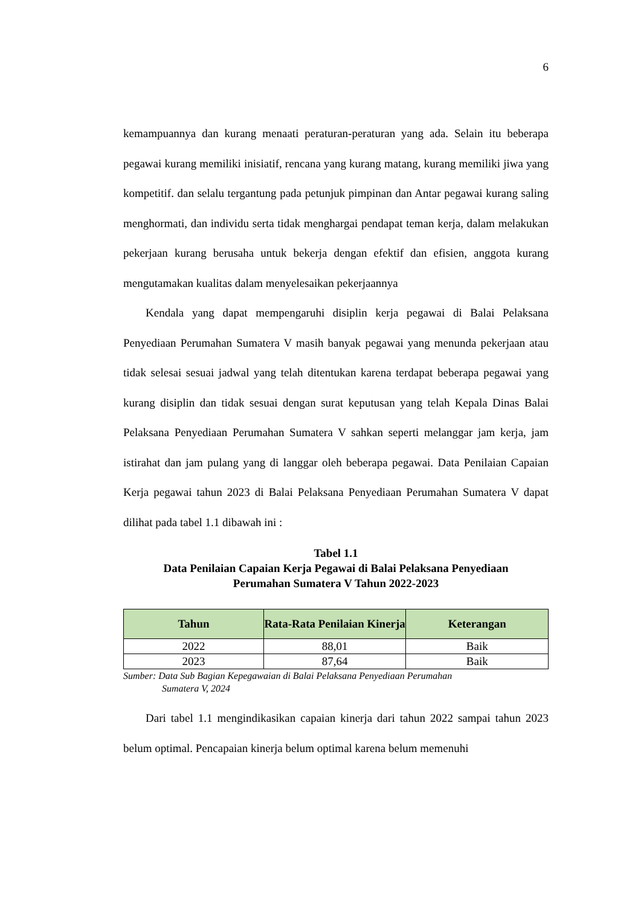6
kemampuannya dan kurang menaati peraturan-peraturan yang ada. Selain itu beberapa pegawai kurang memiliki inisiatif, rencana yang kurang matang, kurang memiliki jiwa yang kompetitif. dan selalu tergantung pada petunjuk pimpinan dan Antar pegawai kurang saling menghormati, dan individu serta tidak menghargai pendapat teman kerja, dalam melakukan pekerjaan kurang berusaha untuk bekerja dengan efektif dan efisien, anggota kurang mengutamakan kualitas dalam menyelesaikan pekerjaannya
Kendala yang dapat mempengaruhi disiplin kerja pegawai di Balai Pelaksana Penyediaan Perumahan Sumatera V masih banyak pegawai yang menunda pekerjaan atau tidak selesai sesuai jadwal yang telah ditentukan karena terdapat beberapa pegawai yang kurang disiplin dan tidak sesuai dengan surat keputusan yang telah Kepala Dinas Balai Pelaksana Penyediaan Perumahan Sumatera V sahkan seperti melanggar jam kerja, jam istirahat dan jam pulang yang di langgar oleh beberapa pegawai. Data Penilaian Capaian Kerja pegawai tahun 2023 di Balai Pelaksana Penyediaan Perumahan Sumatera V dapat dilihat pada tabel 1.1 dibawah ini :
Tabel 1.1
Data Penilaian Capaian Kerja Pegawai di Balai Pelaksana Penyediaan
Perumahan Sumatera V Tahun 2022-2023
| Tahun | Rata-Rata Penilaian Kinerja | Keterangan |
| --- | --- | --- |
| 2022 | 88,01 | Baik |
| 2023 | 87,64 | Baik |
Sumber: Data Sub Bagian Kepegawaian di Balai Pelaksana Penyediaan Perumahan
Sumatera V, 2024
Dari tabel 1.1 mengindikasikan capaian kinerja dari tahun 2022 sampai tahun 2023 belum optimal. Pencapaian kinerja belum optimal karena belum memenuhi